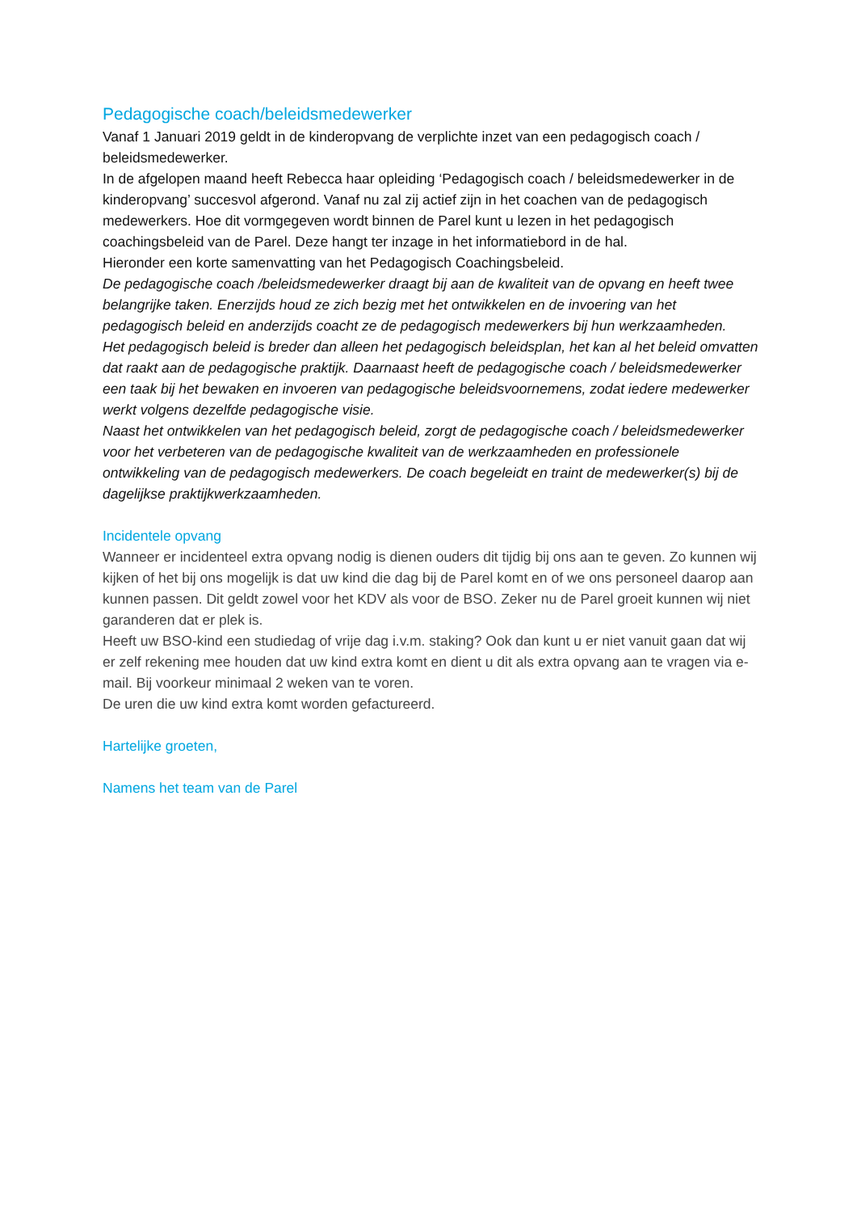Pedagogische coach/beleidsmedewerker
Vanaf 1 Januari 2019 geldt in de kinderopvang de verplichte inzet van een pedagogisch coach / beleidsmedewerker.
In de afgelopen maand heeft Rebecca haar opleiding ‘Pedagogisch coach / beleidsmedewerker in de kinderopvang’ succesvol afgerond. Vanaf nu zal zij actief zijn in het coachen van de pedagogisch medewerkers. Hoe dit vormgegeven wordt binnen de Parel kunt u lezen in het pedagogisch coachingsbeleid van de Parel. Deze hangt ter inzage in het informatiebord in de hal.
Hieronder een korte samenvatting van het Pedagogisch Coachingsbeleid.
De pedagogische coach /beleidsmedewerker draagt bij aan de kwaliteit van de opvang en heeft twee belangrijke taken. Enerzijds houd ze zich bezig met het ontwikkelen en de invoering van het pedagogisch beleid en anderzijds coacht ze de pedagogisch medewerkers bij hun werkzaamheden.
Het pedagogisch beleid is breder dan alleen het pedagogisch beleidsplan, het kan al het beleid omvatten dat raakt aan de pedagogische praktijk. Daarnaast heeft de pedagogische coach / beleidsmedewerker een taak bij het bewaken en invoeren van pedagogische beleidsvoornemens, zodat iedere medewerker werkt volgens dezelfde pedagogische visie.
Naast het ontwikkelen van het pedagogisch beleid, zorgt de pedagogische coach / beleidsmedewerker voor het verbeteren van de pedagogische kwaliteit van de werkzaamheden en professionele ontwikkeling van de pedagogisch medewerkers. De coach begeleidt en traint de medewerker(s) bij de dagelijkse praktijkwerkzaamheden.
Incidentele opvang
Wanneer er incidenteel extra opvang nodig is dienen ouders dit tijdig bij ons aan te geven. Zo kunnen wij kijken of het bij ons mogelijk is dat uw kind die dag bij de Parel komt en of we ons personeel daarop aan kunnen passen. Dit geldt zowel voor het KDV als voor de BSO. Zeker nu de Parel groeit kunnen wij niet garanderen dat er plek is.
Heeft uw BSO-kind een studiedag of vrije dag i.v.m. staking? Ook dan kunt u er niet vanuit gaan dat wij er zelf rekening mee houden dat uw kind extra komt en dient u dit als extra opvang aan te vragen via e-mail. Bij voorkeur minimaal 2 weken van te voren.
De uren die uw kind extra komt worden gefactureerd.
Hartelijke groeten,
Namens het team van de Parel